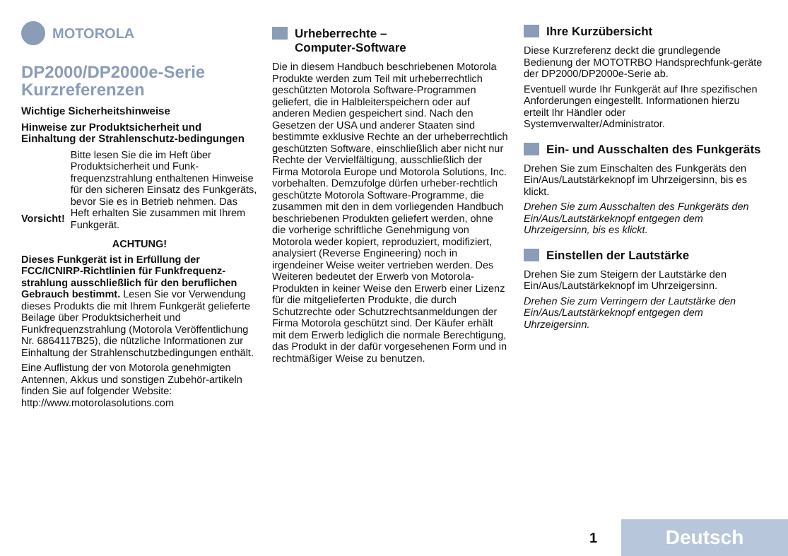MOTOROLA
DP2000/DP2000e-Serie Kurzreferenzen
Wichtige Sicherheitshinweise
Hinweise zur Produktsicherheit und Einhaltung der Strahlenschutz-bedingungen
Vorsicht!
Bitte lesen Sie die im Heft über Produktsicherheit und Funk-frequenzstrahlung enthaltenen Hinweise für den sicheren Einsatz des Funkgeräts, bevor Sie es in Betrieb nehmen. Das Heft erhalten Sie zusammen mit Ihrem Funkgerät.
ACHTUNG!
Dieses Funkgerät ist in Erfüllung der FCC/ICNIRP-Richtlinien für Funkfrequenz-strahlung ausschließlich für den beruflichen Gebrauch bestimmt. Lesen Sie vor Verwendung dieses Produkts die mit Ihrem Funkgerät gelieferte Beilage über Produktsicherheit und Funkfrequenzstrahlung (Motorola Veröffentlichung Nr. 6864117B25), die nützliche Informationen zur Einhaltung der Strahlenschutzbedingungen enthält.
Eine Auflistung der von Motorola genehmigten Antennen, Akkus und sonstigen Zubehör-artikeln finden Sie auf folgender Website: http://www.motorolasolutions.com
Urheberrechte –
Computer-Software
Die in diesem Handbuch beschriebenen Motorola Produkte werden zum Teil mit urheberrechtlich geschützten Motorola Software-Programmen geliefert, die in Halbleiterspeichern oder auf anderen Medien gespeichert sind. Nach den Gesetzen der USA und anderer Staaten sind bestimmte exklusive Rechte an der urheberrechtlich geschützten Software, einschließlich aber nicht nur Rechte der Vervielfältigung, ausschließlich der Firma Motorola Europe und Motorola Solutions, Inc. vorbehalten. Demzufolge dürfen urheber-rechtlich geschützte Motorola Software-Programme, die zusammen mit den in dem vorliegenden Handbuch beschriebenen Produkten geliefert werden, ohne die vorherige schriftliche Genehmigung von Motorola weder kopiert, reproduziert, modifiziert, analysiert (Reverse Engineering) noch in irgendeiner Weise weiter vertrieben werden. Des Weiteren bedeutet der Erwerb von Motorola-Produkten in keiner Weise den Erwerb einer Lizenz für die mitgelieferten Produkte, die durch Schutzrechte oder Schutzrechtsanmeldungen der Firma Motorola geschützt sind. Der Käufer erhält mit dem Erwerb lediglich die normale Berechtigung, das Produkt in der dafür vorgesehenen Form und in rechtmäßiger Weise zu benutzen.
Ihre Kurzübersicht
Diese Kurzreferenz deckt die grundlegende Bedienung der MOTOTRBO Handsprechfunk-geräte der DP2000/DP2000e-Serie ab.
Eventuell wurde Ihr Funkgerät auf Ihre spezifischen Anforderungen eingestellt. Informationen hierzu erteilt Ihr Händler oder Systemverwalter/Administrator.
Ein- und Ausschalten des Funkgeräts
Drehen Sie zum Einschalten des Funkgeräts den Ein/Aus/Lautstärkeknopf im Uhrzeigersinn, bis es klickt.
Drehen Sie zum Ausschalten des Funkgeräts den Ein/Aus/Lautstärkeknopf entgegen dem Uhrzeigersinn, bis es klickt.
Einstellen der Lautstärke
Drehen Sie zum Steigern der Lautstärke den Ein/Aus/Lautstärkeknopf im Uhrzeigersinn.
Drehen Sie zum Verringern der Lautstärke den Ein/Aus/Lautstärkeknopf entgegen dem Uhrzeigersinn.
1 Deutsch